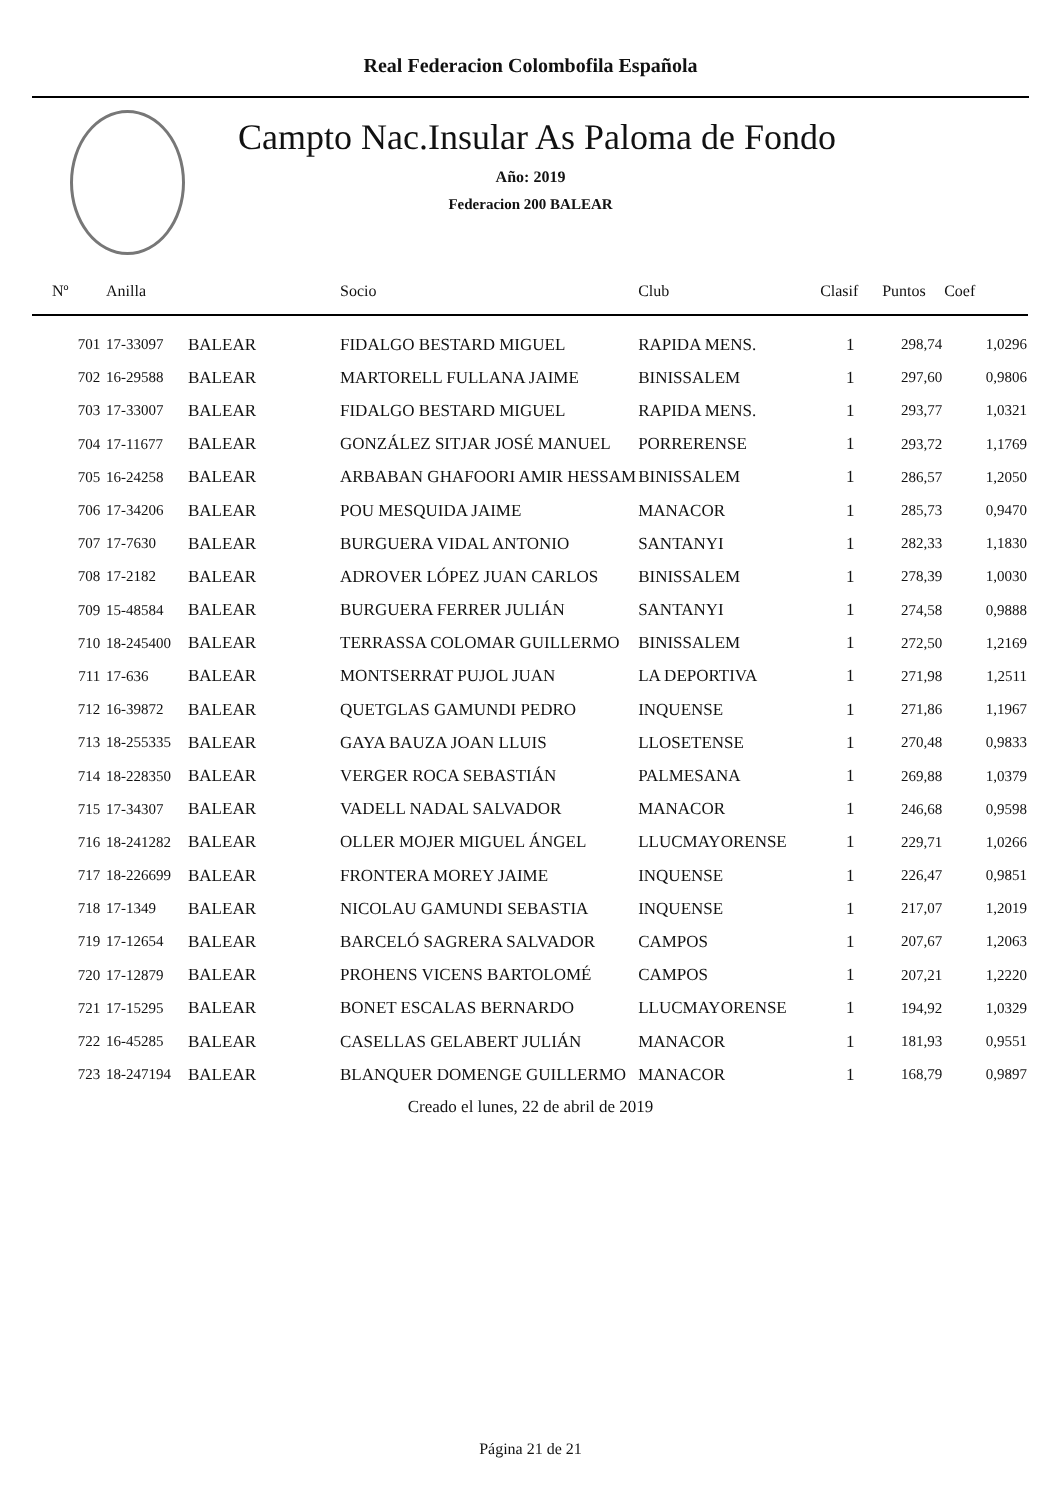Real Federacion Colombofila Española
Campto Nac.Insular As Paloma de Fondo
Año: 2019
Federacion 200 BALEAR
| Nº | Anilla | | Socio | Club | Clasif | Puntos | Coef |
| --- | --- | --- | --- | --- | --- | --- | --- |
| 701 | 17-33097 | BALEAR | FIDALGO BESTARD MIGUEL | RAPIDA MENS. | 1 | 298,74 | 1,0296 |
| 702 | 16-29588 | BALEAR | MARTORELL FULLANA JAIME | BINISSALEM | 1 | 297,60 | 0,9806 |
| 703 | 17-33007 | BALEAR | FIDALGO BESTARD MIGUEL | RAPIDA MENS. | 1 | 293,77 | 1,0321 |
| 704 | 17-11677 | BALEAR | GONZÁLEZ SITJAR JOSÉ MANUEL | PORRERENSE | 1 | 293,72 | 1,1769 |
| 705 | 16-24258 | BALEAR | ARBABAN GHAFOORI AMIR HESSAM | BINISSALEM | 1 | 286,57 | 1,2050 |
| 706 | 17-34206 | BALEAR | POU MESQUIDA JAIME | MANACOR | 1 | 285,73 | 0,9470 |
| 707 | 17-7630 | BALEAR | BURGUERA VIDAL ANTONIO | SANTANYI | 1 | 282,33 | 1,1830 |
| 708 | 17-2182 | BALEAR | ADROVER LÓPEZ JUAN CARLOS | BINISSALEM | 1 | 278,39 | 1,0030 |
| 709 | 15-48584 | BALEAR | BURGUERA FERRER JULIÁN | SANTANYI | 1 | 274,58 | 0,9888 |
| 710 | 18-245400 | BALEAR | TERRASSA COLOMAR GUILLERMO | BINISSALEM | 1 | 272,50 | 1,2169 |
| 711 | 17-636 | BALEAR | MONTSERRAT PUJOL JUAN | LA DEPORTIVA | 1 | 271,98 | 1,2511 |
| 712 | 16-39872 | BALEAR | QUETGLAS GAMUNDI PEDRO | INQUENSE | 1 | 271,86 | 1,1967 |
| 713 | 18-255335 | BALEAR | GAYA BAUZA JOAN LLUIS | LLOSETENSE | 1 | 270,48 | 0,9833 |
| 714 | 18-228350 | BALEAR | VERGER ROCA SEBASTIÁN | PALMESANA | 1 | 269,88 | 1,0379 |
| 715 | 17-34307 | BALEAR | VADELL NADAL SALVADOR | MANACOR | 1 | 246,68 | 0,9598 |
| 716 | 18-241282 | BALEAR | OLLER MOJER MIGUEL ÁNGEL | LLUCMAYORENSE | 1 | 229,71 | 1,0266 |
| 717 | 18-226699 | BALEAR | FRONTERA MOREY JAIME | INQUENSE | 1 | 226,47 | 0,9851 |
| 718 | 17-1349 | BALEAR | NICOLAU GAMUNDI SEBASTIA | INQUENSE | 1 | 217,07 | 1,2019 |
| 719 | 17-12654 | BALEAR | BARCELÓ SAGRERA SALVADOR | CAMPOS | 1 | 207,67 | 1,2063 |
| 720 | 17-12879 | BALEAR | PROHENS VICENS BARTOLOMÉ | CAMPOS | 1 | 207,21 | 1,2220 |
| 721 | 17-15295 | BALEAR | BONET ESCALAS BERNARDO | LLUCMAYORENSE | 1 | 194,92 | 1,0329 |
| 722 | 16-45285 | BALEAR | CASELLAS GELABERT JULIÁN | MANACOR | 1 | 181,93 | 0,9551 |
| 723 | 18-247194 | BALEAR | BLANQUER DOMENGE GUILLERMO | MANACOR | 1 | 168,79 | 0,9897 |
Creado el lunes, 22 de abril de 2019
Página 21 de 21